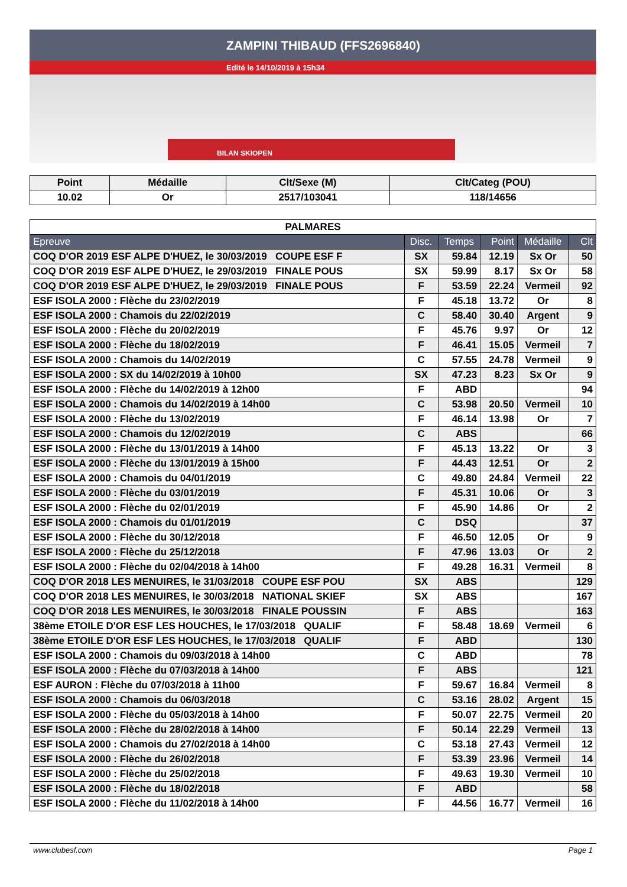ZAMPINI THIBAUD (FFS2696840)
Edité le 14/10/2019 à 15h34
BILAN SKIOPEN
| Point | Médaille | Clt/Sexe (M) | Clt/Categ (POU) |
| --- | --- | --- | --- |
| 10.02 | Or | 2517/103041 | 118/14656 |
| PALMARES | | | | | |
| --- | --- | --- | --- | --- | --- |
| Epreuve | Disc. | Temps | Point | Médaille | Clt |
| COQ D'OR 2019 ESF ALPE D'HUEZ, le 30/03/2019 COUPE ESF F | SX | 59.84 | 12.19 | Sx Or | 50 |
| COQ D'OR 2019 ESF ALPE D'HUEZ, le 29/03/2019 FINALE POUS | SX | 59.99 | 8.17 | Sx Or | 58 |
| COQ D'OR 2019 ESF ALPE D'HUEZ, le 29/03/2019 FINALE POUS | F | 53.59 | 22.24 | Vermeil | 92 |
| ESF ISOLA 2000 : Flèche du 23/02/2019 | F | 45.18 | 13.72 | Or | 8 |
| ESF ISOLA 2000 : Chamois du 22/02/2019 | C | 58.40 | 30.40 | Argent | 9 |
| ESF ISOLA 2000 : Flèche du 20/02/2019 | F | 45.76 | 9.97 | Or | 12 |
| ESF ISOLA 2000 : Flèche du 18/02/2019 | F | 46.41 | 15.05 | Vermeil | 7 |
| ESF ISOLA 2000 : Chamois du 14/02/2019 | C | 57.55 | 24.78 | Vermeil | 9 |
| ESF ISOLA 2000 : SX du 14/02/2019 à 10h00 | SX | 47.23 | 8.23 | Sx Or | 9 |
| ESF ISOLA 2000 : Flèche du 14/02/2019 à 12h00 | F | ABD | | | 94 |
| ESF ISOLA 2000 : Chamois du 14/02/2019 à 14h00 | C | 53.98 | 20.50 | Vermeil | 10 |
| ESF ISOLA 2000 : Flèche du 13/02/2019 | F | 46.14 | 13.98 | Or | 7 |
| ESF ISOLA 2000 : Chamois du 12/02/2019 | C | ABS | | | 66 |
| ESF ISOLA 2000 : Flèche du 13/01/2019 à 14h00 | F | 45.13 | 13.22 | Or | 3 |
| ESF ISOLA 2000 : Flèche du 13/01/2019 à 15h00 | F | 44.43 | 12.51 | Or | 2 |
| ESF ISOLA 2000 : Chamois du 04/01/2019 | C | 49.80 | 24.84 | Vermeil | 22 |
| ESF ISOLA 2000 : Flèche du 03/01/2019 | F | 45.31 | 10.06 | Or | 3 |
| ESF ISOLA 2000 : Flèche du 02/01/2019 | F | 45.90 | 14.86 | Or | 2 |
| ESF ISOLA 2000 : Chamois du 01/01/2019 | C | DSQ | | | 37 |
| ESF ISOLA 2000 : Flèche du 30/12/2018 | F | 46.50 | 12.05 | Or | 9 |
| ESF ISOLA 2000 : Flèche du 25/12/2018 | F | 47.96 | 13.03 | Or | 2 |
| ESF ISOLA 2000 : Flèche du 02/04/2018 à 14h00 | F | 49.28 | 16.31 | Vermeil | 8 |
| COQ D'OR 2018 LES MENUIRES, le 31/03/2018 COUPE ESF POU | SX | ABS | | | 129 |
| COQ D'OR 2018 LES MENUIRES, le 30/03/2018 NATIONAL SKIEF | SX | ABS | | | 167 |
| COQ D'OR 2018 LES MENUIRES, le 30/03/2018 FINALE POUSSIN | F | ABS | | | 163 |
| 38ème ETOILE D'OR ESF LES HOUCHES, le 17/03/2018 QUALIF | F | 58.48 | 18.69 | Vermeil | 6 |
| 38ème ETOILE D'OR ESF LES HOUCHES, le 17/03/2018 QUALIF | F | ABD | | | 130 |
| ESF ISOLA 2000 : Chamois du 09/03/2018 à 14h00 | C | ABD | | | 78 |
| ESF ISOLA 2000 : Flèche du 07/03/2018 à 14h00 | F | ABS | | | 121 |
| ESF AURON : Flèche du 07/03/2018 à 11h00 | F | 59.67 | 16.84 | Vermeil | 8 |
| ESF ISOLA 2000 : Chamois du 06/03/2018 | C | 53.16 | 28.02 | Argent | 15 |
| ESF ISOLA 2000 : Flèche du 05/03/2018 à 14h00 | F | 50.07 | 22.75 | Vermeil | 20 |
| ESF ISOLA 2000 : Flèche du 28/02/2018 à 14h00 | F | 50.14 | 22.29 | Vermeil | 13 |
| ESF ISOLA 2000 : Chamois du 27/02/2018 à 14h00 | C | 53.18 | 27.43 | Vermeil | 12 |
| ESF ISOLA 2000 : Flèche du 26/02/2018 | F | 53.39 | 23.96 | Vermeil | 14 |
| ESF ISOLA 2000 : Flèche du 25/02/2018 | F | 49.63 | 19.30 | Vermeil | 10 |
| ESF ISOLA 2000 : Flèche du 18/02/2018 | F | ABD | | | 58 |
| ESF ISOLA 2000 : Flèche du 11/02/2018 à 14h00 | F | 44.56 | 16.77 | Vermeil | 16 |
www.clubesf.com Page 1